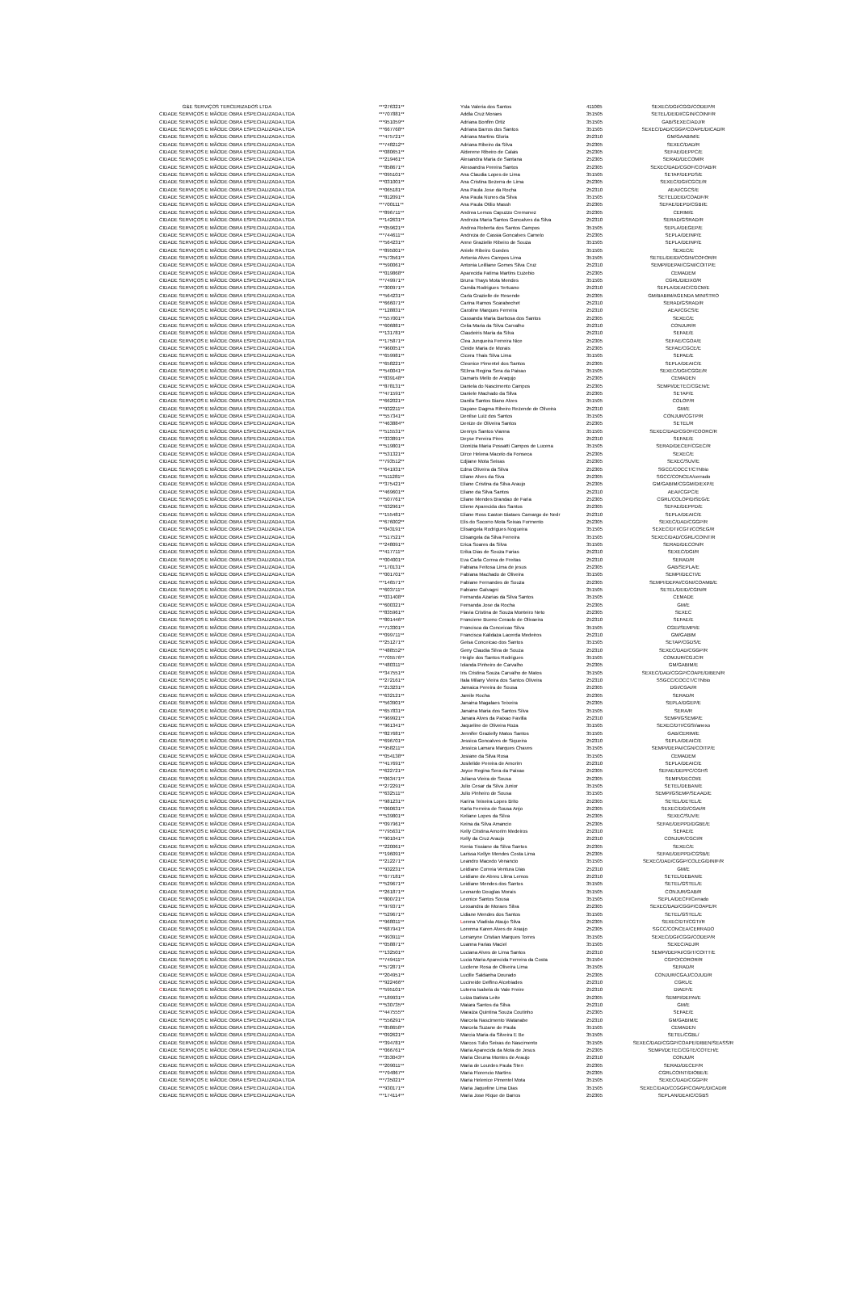| G&E SERVIÇOS TERCERIZADOS LTDA | ***276321** | Ysla Valeria dos Santos | 411005 | SEXEC/DGI/CGGI/CODEP/R |
| CIDADE SERVIÇOS E MÃODE OBRA ESPECIALIZADA LTDA | ***707881** | Addla Cruz Moraes | 351505 | SETEL/DEIDI/CGIN/COINF/R |
| CIDADE SERVIÇOS E MÃODE OBRA ESPECIALIZADA LTDA | ***951059** | Adriana Bonfim Ortiz | 351505 | GAB/SEXEC/ADJ/R |
| CIDADE SERVIÇOS E MÃODE OBRA ESPECIALIZADA LTDA | ***667768** | Adriana Barros dos Santos | 351505 | SEXEC/DAD/CGGP/COAPE/DICAD/R |
| CIDADE SERVIÇOS E MÃODE OBRA ESPECIALIZADA LTDA | ***475721** | Adriana Martins Gloria | 252310 | GM/GAABIM/E |
| CIDADE SERVIÇOS E MÃODE OBRA ESPECIALIZADA LTDA | ***748212** | Adriana Ribeiro da Silva | 252305 | SEXEC/DAD/R |
| CIDADE SERVIÇOS E MÃODE OBRA ESPECIALIZADA LTDA | ***080651** | Alderene Ribeiro de Calais | 252305 | SEFAE/DEPPC/E |
| CIDADE SERVIÇOS E MÃODE OBRA ESPECIALIZADA LTDA | ***219461** | Alesandra Maria de Santana | 252305 | SERAD/DECOM/R |
| CIDADE SERVIÇOS E MÃODE OBRA ESPECIALIZADA LTDA | ***858671** | Alessandra Pereira Santos | 252305 | SEXEC/DAD/CGOF/COTAB/R |
| CIDADE SERVIÇOS E MÃODE OBRA ESPECIALIZADA LTDA | ***095101** | Ana Claudia Lopes de Lima | 351505 | SETAP/DEPDS/E |
| CIDADE SERVIÇOS E MÃODE OBRA ESPECIALIZADA LTDA | ***031001** | Ana Cristina Bezerra de Lima | 252305 | SEXEC/DGI/CGCE/R |
| CIDADE SERVIÇOS E MÃODE OBRA ESPECIALIZADA LTDA | ***065181** | Ana Paula Jose da Rocha | 252310 | AEAI/CGCS/E |
| CIDADE SERVIÇOS E MÃODE OBRA ESPECIALIZADA LTDA | ***812091** | Ana Paula Nunes da Silva | 351505 | SETELDEID/COADF/R |
| CIDADE SERVIÇOS E MÃODE OBRA ESPECIALIZADA LTDA | ***700111** | Ana Paula Otilio Massh | 252305 | SEFAE/DEPD/CGBI/E |
| CIDADE SERVIÇOS E MÃODE OBRA ESPECIALIZADA LTDA | ***896711** | Andrea Lemos Capuzzo Cremonez | 252305 | CERIM/E |
| CIDADE SERVIÇOS E MÃODE OBRA ESPECIALIZADA LTDA | ***142631** | Andreza Maria Santos Goncalves da Silva | 252310 | SERAD/GSRAD/R |
| CIDADE SERVIÇOS E MÃODE OBRA ESPECIALIZADA LTDA | ***059621** | Andrea Roberta dos Santos Campos | 351505 | SEPLA/DEGEP/E |
| CIDADE SERVIÇOS E MÃODE OBRA ESPECIALIZADA LTDA | ***744611** | Andreza de Cassia Goncalves Camelo | 252305 | SEPLA/DEINP/E |
| CIDADE SERVIÇOS E MÃODE OBRA ESPECIALIZADA LTDA | ***564231** | Anne Grazielle Ribeiro de Souza | 351505 | SEPLA/DEINP/E |
| CIDADE SERVIÇOS E MÃODE OBRA ESPECIALIZADA LTDA | ***895001** | Aniele Ribeiro Guedes | 351505 | SEXEC/E |
| CIDADE SERVIÇOS E MÃODE OBRA ESPECIALIZADA LTDA | ***573561** | Antonia Alves Campos Lima | 351505 | SETEL/DEIDI/CGIN/COFOR/R |
| CIDADE SERVIÇOS E MÃODE OBRA ESPECIALIZADA LTDA | ***590061** | Antonia Leilliane Gomes Silva Cruz | 252310 | SEMPI/DEPAI/CGNI/COITP/E |
| CIDADE SERVIÇOS E MÃODE OBRA ESPECIALIZADA LTDA | ***019868** | Aparecida Fatima Martins Euzebio | 252305 | CEMADEM |
| CIDADE SERVIÇOS E MÃODE OBRA ESPECIALIZADA LTDA | ***749971** | Bruna Thays Mota Mendes | 351505 | CGRL/DIEIXO/R |
| CIDADE SERVIÇOS E MÃODE OBRA ESPECIALIZADA LTDA | ***300971** | Camila Rodrigues Tertuano | 252310 | SEPLA/DEAIC/CGCM/E |
| CIDADE SERVIÇOS E MÃODE OBRA ESPECIALIZADA LTDA | ***564231** | Carla Grazielle de Resende | 252305 | GM/BABIM/AGENDA MINISTRO |
| CIDADE SERVIÇOS E MÃODE OBRA ESPECIALIZADA LTDA | ***666071** | Carina Ramos Scarabechet | 252310 | SERAD/GSRAD/R |
| CIDADE SERVIÇOS E MÃODE OBRA ESPECIALIZADA LTDA | ***128831** | Caroline Marques Ferreira | 252310 | AEAI/CGCS/E |
| CIDADE SERVIÇOS E MÃODE OBRA ESPECIALIZADA LTDA | ***557001** | Cassanda Maria Barbosa dos Santos | 252305 | SEXEC/E |
| CIDADE SERVIÇOS E MÃODE OBRA ESPECIALIZADA LTDA | ***606881** | Celia Maria da Silva Carvalho | 252310 | CONJUR/R |
| CIDADE SERVIÇOS E MÃODE OBRA ESPECIALIZADA LTDA | ***131781** | Claudeiris Maria da Silva | 252310 | SEFAE/E |
| CIDADE SERVIÇOS E MÃODE OBRA ESPECIALIZADA LTDA | ***175871** | Clea Junqueira Ferreira Nice | 252305 | SEFAE/CGOA/E |
| CIDADE SERVIÇOS E MÃODE OBRA ESPECIALIZADA LTDA | ***960051** | Cleide Maria de Morais | 252305 | SEFAE/CGCE/E |
| CIDADE SERVIÇOS E MÃODE OBRA ESPECIALIZADA LTDA | ***659981** | Cicera Thais Silva Lima | 351505 | SEPAE/E |
| CIDADE SERVIÇOS E MÃODE OBRA ESPECIALIZADA LTDA | ***658221** | Cleonice Pimentel dos Santos | 252305 | SEPLA/DEAIC/E |
| CIDADE SERVIÇOS E MÃODE OBRA ESPECIALIZADA LTDA | ***540041** | SElma Regina Sera da Paixao | 351505 | SEXEC/DGI/CGGE/R |
| CIDADE SERVIÇOS E MÃODE OBRA ESPECIALIZADA LTDA | ***839148** | Damaris Mello de Araqujo | 252305 | CEMADEN |
| CIDADE SERVIÇOS E MÃODE OBRA ESPECIALIZADA LTDA | ***878131** | Daniela do Nascimento Campos | 252305 | SEMPI/DETEC/CGEN/E |
| CIDADE SERVIÇOS E MÃODE OBRA ESPECIALIZADA LTDA | ***471591** | Daniele Machado da Silva | 252305 | SETAP/E |
| CIDADE SERVIÇOS E MÃODE OBRA ESPECIALIZADA LTDA | ***662021** | Danila Santos Biano Alves | 351505 | COLOP/R |
| CIDADE SERVIÇOS E MÃODE OBRA ESPECIALIZADA LTDA | ***932211** | Dayane Dagma Ribeiro Rezende de Oliveira | 252310 | GM/E |
| CIDADE SERVIÇOS E MÃODE OBRA ESPECIALIZADA LTDA | ***557341** | Denilse Luiz dos Santos | 351505 | CONJUR/CGTP/R |
| CIDADE SERVIÇOS E MÃODE OBRA ESPECIALIZADA LTDA | ***463884** | Denize de Oliveira Santos | 252305 | SETEL/R |
| CIDADE SERVIÇOS E MÃODE OBRA ESPECIALIZADA LTDA | ***515531** | Dennys Santos Vianna | 351505 | SEXEC/DAD/CGOF/COORC/R |
| CIDADE SERVIÇOS E MÃODE OBRA ESPECIALIZADA LTDA | ***333891** | Deyse Pereira Pires | 252310 | SEFAE/E |
| CIDADE SERVIÇOS E MÃODE OBRA ESPECIALIZADA LTDA | ***519801** | Dionizia Maria Possatti Campos de Lucena | 351505 | SERAD/DECEF/CGEC/R |
| CIDADE SERVIÇOS E MÃODE OBRA ESPECIALIZADA LTDA | ***531321** | Dirce Helena Macelo da Fonseca | 252305 | SEXEC/E |
| CIDADE SERVIÇOS E MÃODE OBRA ESPECIALIZADA LTDA | ***793512** | Edjiane Mota Seixas | 252305 | SEXEC/SUV/E |
| CIDADE SERVIÇOS E MÃODE OBRA ESPECIALIZADA LTDA | ***641931** | Edna Oliveira da Silva | 252305 | SGCC/COCCT/CTNbio |
| CIDADE SERVIÇOS E MÃODE OBRA ESPECIALIZADA LTDA | ***511281** | Eliane Alves da Siva | 252305 | SGCC/CONCEA/cerrado |
| CIDADE SERVIÇOS E MÃODE OBRA ESPECIALIZADA LTDA | ***375421** | Eliane Cristina da Silva Araujo | 252305 | GM/GABIM/CGGM/DIEXP/E |
| CIDADE SERVIÇOS E MÃODE OBRA ESPECIALIZADA LTDA | ***469601** | Eliane da Silva Santos | 252310 | AEAI/CGPC/E |
| CIDADE SERVIÇOS E MÃODE OBRA ESPECIALIZADA LTDA | ***507761** | Eliane Mendes Brandao de Faria | 252305 | CGRL/COLOP/DISEG/E |
| CIDADE SERVIÇOS E MÃODE OBRA ESPECIALIZADA LTDA | ***632961** | Eliene Aparecida dos Santos | 252305 | SEFAE/DEPPD/E |
| CIDADE SERVIÇOS E MÃODE OBRA ESPECIALIZADA LTDA | ***155481** | Eliane Ross Easton Biataes Camargo de Nedr | 252310 | SEPLA/DEAIC/E |
| CIDADE SERVIÇOS E MÃODE OBRA ESPECIALIZADA LTDA | ***676002** | Elis do Socorro Mota Seixas Formento | 252305 | SEXEC/DAD/CGGP/R |
| CIDADE SERVIÇOS E MÃODE OBRA ESPECIALIZADA LTDA | ***043191** | Elisangela Rodrigues Nogueira | 351505 | SEXEC/DTI/CGTI/COSEG/R |
| CIDADE SERVIÇOS E MÃODE OBRA ESPECIALIZADA LTDA | ***517521** | Elisangela da Silva Ferreira | 351505 | SEXEC/DAD/CGRL/COINT/R |
| CIDADE SERVIÇOS E MÃODE OBRA ESPECIALIZADA LTDA | ***248091** | Erica Soares da Silva | 351505 | SERAD/DECON/R |
| CIDADE SERVIÇOS E MÃODE OBRA ESPECIALIZADA LTDA | ***417711** | Erika Dias de Souza Farias | 252310 | SEXEC/DGI/R |
| CIDADE SERVIÇOS E MÃODE OBRA ESPECIALIZADA LTDA | ***004001** | Eva Carla Correa de Freitas | 252310 | SERAD/R |
| CIDADE SERVIÇOS E MÃODE OBRA ESPECIALIZADA LTDA | ***170131** | Fabiana Feitosa Lima de jesus | 252305 | GAB/SEPLA/E |
| CIDADE SERVIÇOS E MÃODE OBRA ESPECIALIZADA LTDA | ***001701** | Fabiana Machado de Oliveira | 351505 | SEMPI/DECTI/E |
| CIDADE SERVIÇOS E MÃODE OBRA ESPECIALIZADA LTDA | ***146571** | Fabiane Fernandes de Souza | 252305 | SEMPI/DEPAI/CGNI/COAMB/E |
| CIDADE SERVIÇOS E MÃODE OBRA ESPECIALIZADA LTDA | ***603711** | Fabiane Galvagni | 351505 | SETEL/DEID/CGIN/R |
| CIDADE SERVIÇOS E MÃODE OBRA ESPECIALIZADA LTDA | ***031408** | Fernanda Azarias da Silva Santos | 351505 | CEMADE |
| CIDADE SERVIÇOS E MÃODE OBRA ESPECIALIZADA LTDA | ***600321** | Fernanda Jose da Rocha | 252305 | GM/E |
| CIDADE SERVIÇOS E MÃODE OBRA ESPECIALIZADA LTDA | ***835961** | Flavia Cristina de Souza Monteiro Neto | 252305 | SEXEC |
| CIDADE SERVIÇOS E MÃODE OBRA ESPECIALIZADA LTDA | ***801446** | Franciene Bueno Ceraolo de Olivaeira | 252310 | SEFAE/E |
| CIDADE SERVIÇOS E MÃODE OBRA ESPECIALIZADA LTDA | ***713301** | Francisca da Conceicao Silva | 351505 | CGEI/SEMPI/E |
| CIDADE SERVIÇOS E MÃODE OBRA ESPECIALIZADA LTDA | ***099711** | Francisca Kalidaza Lacerda Medeiros | 252310 | GM/GABIM |
| CIDADE SERVIÇOS E MÃODE OBRA ESPECIALIZADA LTDA | ***251271** | Geisa Conceicao dos Santos | 351505 | SETAP/CGDS/E |
| CIDADE SERVIÇOS E MÃODE OBRA ESPECIALIZADA LTDA | ***488552** | Geny Claudia Silva de Souza | 252310 | SEXEC/DAD/CGGP/R |
| CIDADE SERVIÇOS E MÃODE OBRA ESPECIALIZADA LTDA | ***705576** | Heigle dos Santos Rodrigues | 351505 | COMJUR/CGJC/R |
| CIDADE SERVIÇOS E MÃODE OBRA ESPECIALIZADA LTDA | ***480311** | Iolanda Pinheiro de Carvalho | 252305 | GM/GABIM/E |
| CIDADE SERVIÇOS E MÃODE OBRA ESPECIALIZADA LTDA | ***347551** | Iris Cristina Souza Carvalho de Matos | 351505 | SEXEC/DAD/CGGP/COAPE/DIBEN/R |
| CIDADE SERVIÇOS E MÃODE OBRA ESPECIALIZADA LTDA | ***272161** | Itala Milany Vieira dos Santos Oliveira | 252310 | SSGCC/COCCT/CTNbio |
| CIDADE SERVIÇOS E MÃODE OBRA ESPECIALIZADA LTDA | ***213231** | Jamaica Pereira de Sousa | 252305 | DGI/CGAI/R |
| CIDADE SERVIÇOS E MÃODE OBRA ESPECIALIZADA LTDA | ***632121** | Jamile Rocha | 252305 | SERAD/R |
| CIDADE SERVIÇOS E MÃODE OBRA ESPECIALIZADA LTDA | ***563901** | Janaina Magalaes Teixeira | 252305 | SEPLA/DGEP/E |
| CIDADE SERVIÇOS E MÃODE OBRA ESPECIALIZADA LTDA | ***657831** | Janaina Maria dos Santos Silva | 351505 | SERA/R |
| CIDADE SERVIÇOS E MÃODE OBRA ESPECIALIZADA LTDA | ***969921** | Janara Alves da Paixao Favilla | 252310 | SEMPI/GSEMP/E |
| CIDADE SERVIÇOS E MÃODE OBRA ESPECIALIZADA LTDA | ***961341** | Jaqueline de Oliveira Roza | 351505 | SEXEC/DTI/CGSI/anexo |
| CIDADE SERVIÇOS E MÃODE OBRA ESPECIALIZADA LTDA | ***827681** | Jennifer Grazielly Matos Santos | 351505 | GAB/CERIM/E |
| CIDADE SERVIÇOS E MÃODE OBRA ESPECIALIZADA LTDA | ***696701** | Jessica Goncalves de Siqueira | 252310 | SEPLA/DEAIC/E |
| CIDADE SERVIÇOS E MÃODE OBRA ESPECIALIZADA LTDA | ***958211** | Jessica Lamara Marques Chaves | 351505 | SEMPI/DEPAI/CGN/COITP/E |
| CIDADE SERVIÇOS E MÃODE OBRA ESPECIALIZADA LTDA | ***054138** | Josiane da Silva Rosa | 351505 | CEMADEM |
| CIDADE SERVIÇOS E MÃODE OBRA ESPECIALIZADA LTDA | ***417691** | Josilelide Pereira de Amorim | 252310 | SEPLA/DEAIC/E |
| CIDADE SERVIÇOS E MÃODE OBRA ESPECIALIZADA LTDA | ***622721** | Joyce Regina Sera da Paixao | 252305 | SEFAE/DEPPC/CGHS |
| CIDADE SERVIÇOS E MÃODE OBRA ESPECIALIZADA LTDA | ***063471** | Juliana Vieira de Sousa | 252305 | SEMPI/DECOI/E |
| CIDADE SERVIÇOS E MÃODE OBRA ESPECIALIZADA LTDA | ***272291** | Julio Cesar da Silva Junior | 351505 | SETEL/DEBAN/E |
| CIDADE SERVIÇOS E MÃODE OBRA ESPECIALIZADA LTDA | ***632511** | Julio Pinheiro de Sousa | 351505 | SEMPI/GSEMP/SEAAD/E |
| CIDADE SERVIÇOS E MÃODE OBRA ESPECIALIZADA LTDA | ***981231** | Karina Teixeira Lopes Brito | 252305 | SETEL/DETEL/E |
| CIDADE SERVIÇOS E MÃODE OBRA ESPECIALIZADA LTDA | ***060631** | Karla Ferreira de Sousa Anjo | 252305 | SEXEC/DGI/CGAI/R |
| CIDADE SERVIÇOS E MÃODE OBRA ESPECIALIZADA LTDA | ***539801** | Keliane Lopes da Silva | 252305 | SEXEC/SUV/E |
| CIDADE SERVIÇOS E MÃODE OBRA ESPECIALIZADA LTDA | ***097961** | Keina da Silva Amancio | 252305 | SEFAE/DEPPD/DGBE/E |
| CIDADE SERVIÇOS E MÃODE OBRA ESPECIALIZADA LTDA | ***795631** | Kelly Cristina Amorim Medeiros | 252310 | SEFAE/E |
| CIDADE SERVIÇOS E MÃODE OBRA ESPECIALIZADA LTDA | ***901041** | Kelly da Cruz Araujo | 252310 | CONJUR/CGCI/R |
| CIDADE SERVIÇOS E MÃODE OBRA ESPECIALIZADA LTDA | ***220061** | Kenia Tissiane da Silva Santos | 252305 | SEXEC/E |
| CIDADE SERVIÇOS E MÃODE OBRA ESPECIALIZADA LTDA | ***196091** | Larissa Kellyn Mendes Costa Lima | 252305 | SEFAE/DEPPD/CGSB/E |
| CIDADE SERVIÇOS E MÃODE OBRA ESPECIALIZADA LTDA | ***212271** | Leandro Macedo Venancio | 351505 | SEXEC/DAD/CGGP/COLEG/DINIF/R |
| CIDADE SERVIÇOS E MÃODE OBRA ESPECIALIZADA LTDA | ***932231** | Leidiane Correia Ventura Dias | 252310 | GM/E |
| CIDADE SERVIÇOS E MÃODE OBRA ESPECIALIZADA LTDA | ***677181** | Leidiane de Abreu Llima Lemos | 252310 | SETEL/DEBAN/E |
| CIDADE SERVIÇOS E MÃODE OBRA ESPECIALIZADA LTDA | ***529671** | Leidiane Mendes dos Santos | 351505 | SETEL/GSTEL/E |
| CIDADE SERVIÇOS E MÃODE OBRA ESPECIALIZADA LTDA | ***261871** | Leonardo Douglas Morais | 351505 | CONJUR/GAB/R |
| CIDADE SERVIÇOS E MÃODE OBRA ESPECIALIZADA LTDA | ***800721** | Leonice Santos Sousa | 351505 | SEPLA/DECFI/Cerrado |
| CIDADE SERVIÇOS E MÃODE OBRA ESPECIALIZADA LTDA | ***979371** | Lexsandra de Moraes Silva | 252305 | SEXEC/DAD/CGGP/COAPE/R |
| CIDADE SERVIÇOS E MÃODE OBRA ESPECIALIZADA LTDA | ***529671** | Lidiane Mendes dos Santos | 351505 | SETEL/GSTEL/E |
| CIDADE SERVIÇOS E MÃODE OBRA ESPECIALIZADA LTDA | ***968011** | L orena Vladisla Ataujo Silva | 252305 | SEXEC/DTI/CGTI/R |
| CIDADE SERVIÇOS E MÃODE OBRA ESPECIALIZADA LTDA | ***687941** | Lorenna Karen Alves de Araujo | 252305 | SGCC/CONCEA/CERRADO |
| CIDADE SERVIÇOS E MÃODE OBRA ESPECIALIZADA LTDA | ***993911** | Lorranyne Cristian Marques Torres | 351505 | SEXEC/DGI/CGGI/CODEP/R |
| CIDADE SERVIÇOS E MÃODE OBRA ESPECIALIZADA LTDA | ***058871** | Luanna Farias Maciel | 351505 | SEXEC/ADJ/R |
| CIDADE SERVIÇOS E MÃODE OBRA ESPECIALIZADA LTDA | ***132501** | Luciana Alves de Lima Santos | 252310 | SEMPI/DEPAI/CGIT/COITT/E |
| CIDADE SERVIÇOS E MÃODE OBRA ESPECIALIZADA LTDA | ***749411** | Lucia Maria Aparecida Ferreira da Costa | 351504 | CGPO/COROR/R |
| CIDADE SERVIÇOS E MÃODE OBRA ESPECIALIZADA LTDA | ***572871** | Lucilene Rosa de Oliveira Lima | 351505 | SERAD/R |
| CIDADE SERVIÇOS E MÃODE OBRA ESPECIALIZADA LTDA | ***204951** | Lucille Saldanha Dourado | 252305 | CONJUR/CGAJ/COJUD/R |
| CIDADE SERVIÇOS E MÃODE OBRA ESPECIALIZADA LTDA | ***922466** | Lucineide Delfino Alcebiades | 252310 | CGRL/E |
| C IDADE SERVIÇOS E MÃODE OBRA ESPECIALIZADA LTDA | ***595101** | Luterra Isabela do Vale Freire | 252310 | DIAEF/E |
| CIDADE SERVIÇOS E MÃODE OBRA ESPECIALIZADA LTDA | ***189931** | Luiza Batista Leite | 252305 | SEMPI/DEPAI/E |
| CIDADE SERVIÇOS E MÃODE OBRA ESPECIALIZADA LTDA | ***530735** | Maiara Santos da Silva | 252310 | GM/E |
| CIDADE SERVIÇOS E MÃODE OBRA ESPECIALIZADA LTDA | ***447555** | Maraiza Quintina Souza Coutinho | 252305 | SEFAE/E |
| CIDADE SERVIÇOS E MÃODE OBRA ESPECIALIZADA LTDA | ***556291** | Marcela Nascimento Watanabe | 252310 | GM/GABIM/E |
| CIDADE SERVIÇOS E MÃODE OBRA ESPECIALIZADA LTDA | ***858658** | Marcela Suzane de Paula | 351505 | CEMADEN |
| CIDADE SERVIÇOS E MÃODE OBRA ESPECIALIZADA LTDA | ***092621** | Marcia Maria da Silveira E Be | 351505 | SETEL/CGBL/ |
| CIDADE SERVIÇOS E MÃODE OBRA ESPECIALIZADA LTDA | ***394781** | Marcos Tulio Seixas do Nascimento | 351505 | SEXEC/DAD/CGGP/COAPE/DIBEN/SEASS/R |
| CIDADE SERVIÇOS E MÃODE OBRA ESPECIALIZADA LTDA | ***066761** | Maria Aparecida da Mota de Jesus | 252305 | SEMPI/DETEC/CGTE/COTEH/E |
| CIDADE SERVIÇOS E MÃODE OBRA ESPECIALIZADA LTDA | ***353043** | Maria Cleuma Montes de Araujo | 252310 | CONJU/R |
| CIDADE SERVIÇOS E MÃODE OBRA ESPECIALIZADA LTDA | ***209011** | Maria de Lourdes Paula Sten | 252305 | SERAD/DECEF/R |
| CIDADE SERVIÇOS E MÃODE OBRA ESPECIALIZADA LTDA | ***794867** | Maria Florencio Martins | 252305 | CGRLCOINT/DIOBE/E |
| CIDADE SERVIÇOS E MÃODE OBRA ESPECIALIZADA LTDA | ***735021** | Maria Helenice Pimentel Mota | 351505 | SEXEC/DAD/CGGP/R |
| CIDADE SERVIÇOS E MÃODE OBRA ESPECIALIZADA LTDA | ***930171** | Maria Jaqueline Lima Dias | 351505 | SEXEC/DAD/CCGGP/COAPE/DICAD/R |
| CIDADE SERVIÇOS E MÃODE OBRA ESPECIALIZADA LTDA | ***174114** | Maria Jose Rique de Barros | 252305 | SEPLAN/DEAIC/CGBS |